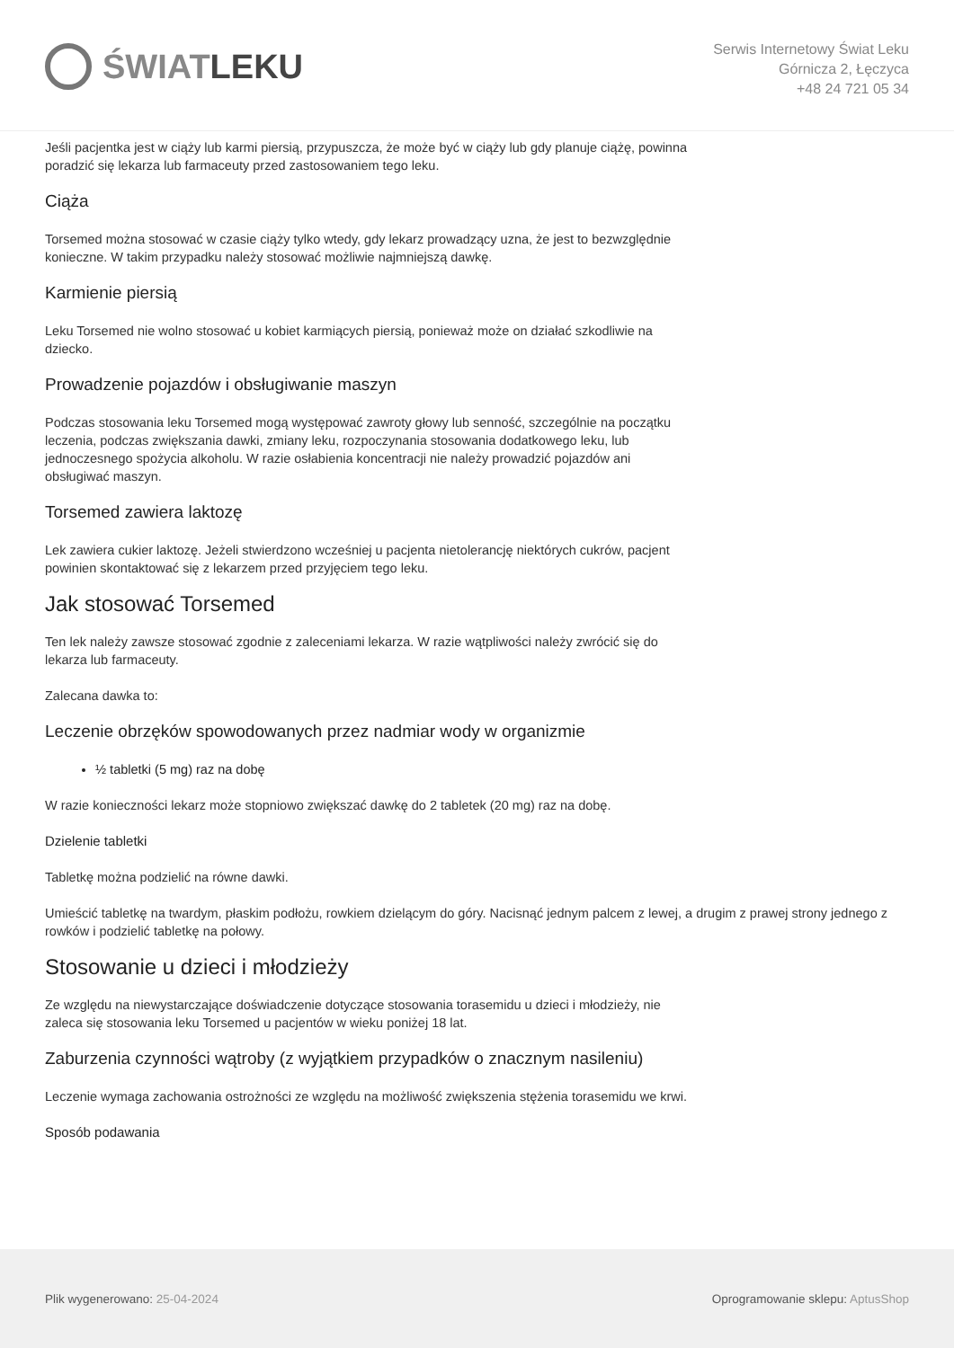ŚWIAT LEKU
Serwis Internetowy Świat Leku
Górnicza 2, Łęczyca
+48 24 721 05 34
Jeśli pacjentka jest w ciąży lub karmi piersią, przypuszcza, że może być w ciąży lub gdy planuje ciążę, powinna poradzić się lekarza lub farmaceuty przed zastosowaniem tego leku.
Ciąża
Torsemed można stosować w czasie ciąży tylko wtedy, gdy lekarz prowadzący uzna, że jest to bezwzględnie konieczne. W takim przypadku należy stosować możliwie najmniejszą dawkę.
Karmienie piersią
Leku Torsemed nie wolno stosować u kobiet karmiących piersią, ponieważ może on działać szkodliwie na dziecko.
Prowadzenie pojazdów i obsługiwanie maszyn
Podczas stosowania leku Torsemed mogą występować zawroty głowy lub senność, szczególnie na początku leczenia, podczas zwiększania dawki, zmiany leku, rozpoczynania stosowania dodatkowego leku, lub jednoczesnego spożycia alkoholu. W razie osłabienia koncentracji nie należy prowadzić pojazdów ani obsługiwać maszyn.
Torsemed zawiera laktozę
Lek zawiera cukier laktozę. Jeżeli stwierdzono wcześniej u pacjenta nietolerancję niektórych cukrów, pacjent powinien skontaktować się z lekarzem przed przyjęciem tego leku.
Jak stosować Torsemed
Ten lek należy zawsze stosować zgodnie z zaleceniami lekarza. W razie wątpliwości należy zwrócić się do lekarza lub farmaceuty.
Zalecana dawka to:
Leczenie obrzęków spowodowanych przez nadmiar wody w organizmie
½ tabletki (5 mg) raz na dobę
W razie konieczności lekarz może stopniowo zwiększać dawkę do 2 tabletek (20 mg) raz na dobę.
Dzielenie tabletki
Tabletkę można podzielić na równe dawki.
Umieścić tabletkę na twardym, płaskim podłożu, rowkiem dzielącym do góry. Nacisnąć jednym palcem z lewej, a drugim z prawej strony jednego z rowków i podzielić tabletkę na połowy.
Stosowanie u dzieci i młodzieży
Ze względu na niewystarczające doświadczenie dotyczące stosowania torasemidu u dzieci i młodzieży, nie zaleca się stosowania leku Torsemed u pacjentów w wieku poniżej 18 lat.
Zaburzenia czynności wątroby (z wyjątkiem przypadków o znacznym nasileniu)
Leczenie wymaga zachowania ostrożności ze względu na możliwość zwiększenia stężenia torasemidu we krwi.
Sposób podawania
Plik wygenerowano: 25-04-2024
Oprogramowanie sklepu: AptusShop